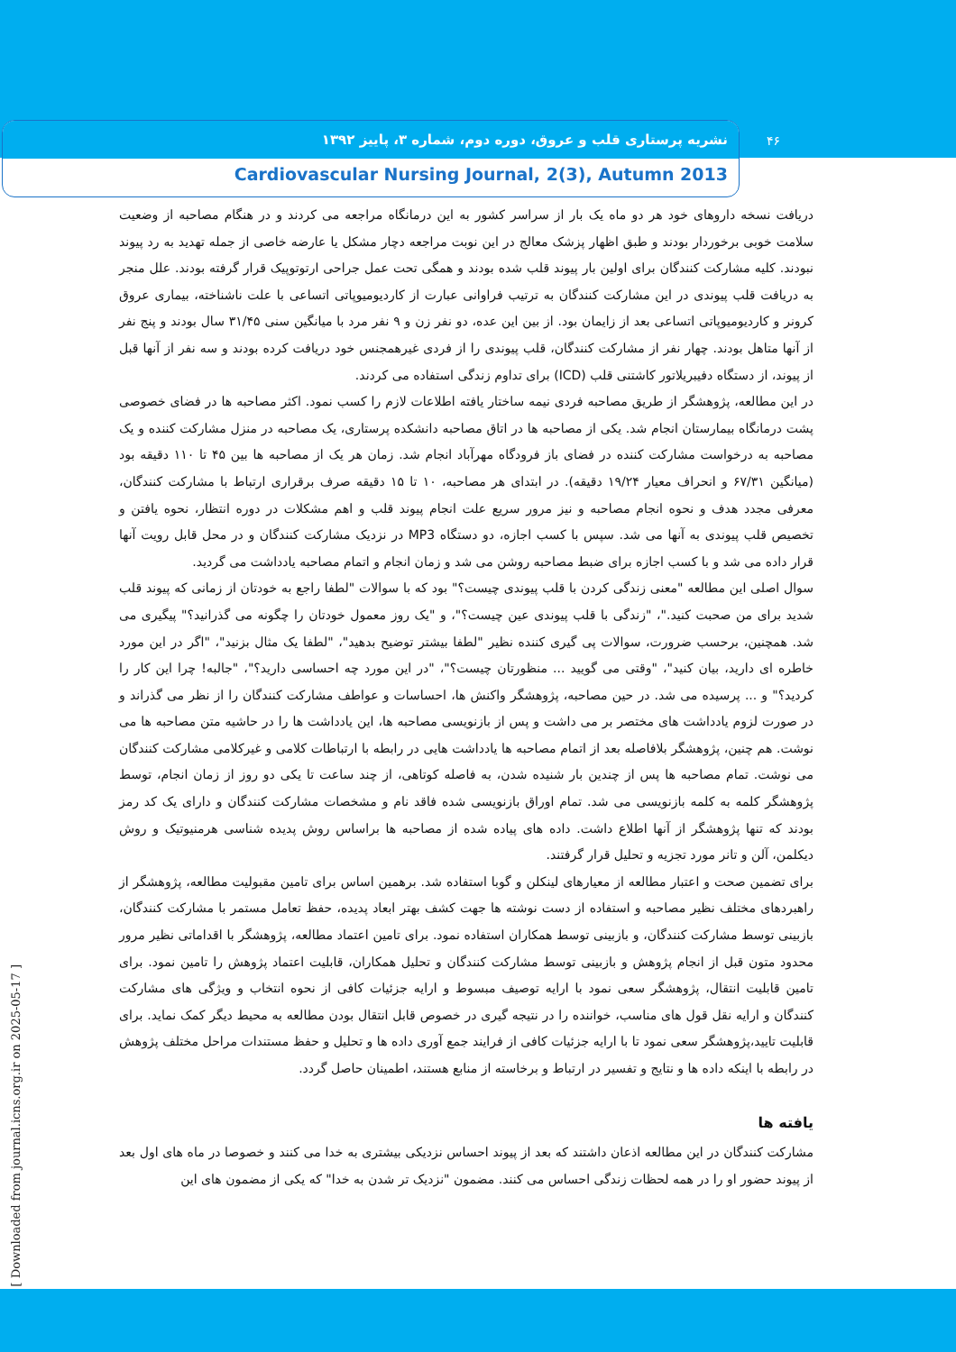نشریه پرستاری قلب و عروق، دوره دوم، شماره ۳، پاییز ۱۳۹۲
Cardiovascular Nursing Journal, 2(3), Autumn 2013
۴۶
دریافت نسخه داروهای خود هر دو ماه یک بار از سراسر کشور به این درمانگاه مراجعه می کردند و در هنگام مصاحبه از وضعیت سلامت خوبی برخوردار بودند و طبق اظهار پزشک معالج در این نوبت مراجعه دچار مشکل یا عارضه خاصی از جمله تهدید به رد پیوند نبودند. کلیه مشارکت کنندگان برای اولین بار پیوند قلب شده بودند و همگی تحت عمل جراحی ارتوتوپیک قرار گرفته بودند. علل منجر به دریافت قلب پیوندی در این مشارکت کنندگان به ترتیب فراوانی عبارت از کاردیومیوپاتی اتساعی با علت ناشناخته، بیماری عروق کرونر و کاردیومیوپاتی اتساعی بعد از زایمان بود. از بین این عده، دو نفر زن و ۹ نفر مرد با میانگین سنی ۳۱/۴۵ سال بودند و پنج نفر از آنها متاهل بودند. چهار نفر از مشارکت کنندگان، قلب پیوندی را از فردی غیرهمجنس خود دریافت کرده بودند و سه نفر از آنها قبل از پیوند، از دستگاه دفیبریلاتور کاشتنی قلب (ICD) برای تداوم زندگی استفاده می کردند.
در این مطالعه، پژوهشگر از طریق مصاحبه فردی نیمه ساختار یافته اطلاعات لازم را کسب نمود. اکثر مصاحبه ها در فضای خصوصی پشت درمانگاه بیمارستان انجام شد. یکی از مصاحبه ها در اتاق مصاحبه دانشکده پرستاری، یک مصاحبه در منزل مشارکت کننده و یک مصاحبه به درخواست مشارکت کننده در فضای باز فرودگاه مهرآباد انجام شد. زمان هر یک از مصاحبه ها بین ۴۵ تا ۱۱۰ دقیقه بود (میانگین ۶۷/۳۱ و انحراف معیار ۱۹/۲۴ دقیقه). در ابتدای هر مصاحبه، ۱۰ تا ۱۵ دقیقه صرف برقراری ارتباط با مشارکت کنندگان، معرفی مجدد هدف و نحوه انجام مصاحبه و نیز مرور سریع علت انجام پیوند قلب و اهم مشکلات در دوره انتظار، نحوه یافتن و تخصیص قلب پیوندی به آنها می شد. سپس با کسب اجازه، دو دستگاه MP3 در نزدیک مشارکت کنندگان و در محل قابل رویت آنها قرار داده می شد و با کسب اجازه برای ضبط مصاحبه روشن می شد و زمان انجام و اتمام مصاحبه یادداشت می گردید.
سوال اصلی این مطالعه "معنی زندگی کردن با قلب پیوندی چیست؟" بود که با سوالات "لطفا راجع به خودتان از زمانی که پیوند قلب شدید برای من صحبت کنید."، "زندگی با قلب پیوندی عین چیست؟"، و "یک روز معمول خودتان را چگونه می گذرانید؟" پیگیری می شد. همچنین، برحسب ضرورت، سوالات پی گیری کننده نظیر "لطفا بیشتر توضیح بدهید"، "لطفا یک مثال بزنید"، "اگر در این مورد خاطره ای دارید، بیان کنید"، "وقتی می گویید ... منظورتان چیست؟"، "در این مورد چه احساسی دارید؟"، "جالبه! چرا این کار را کردید؟" و ... پرسیده می شد. در حین مصاحبه، پژوهشگر واکنش ها، احساسات و عواطف مشارکت کنندگان را از نظر می گذراند و در صورت لزوم یادداشت های مختصر بر می داشت و پس از بازنویسی مصاحبه ها، این یادداشت ها را در حاشیه متن مصاحبه ها می نوشت. هم چنین، پژوهشگر بلافاصله بعد از اتمام مصاحبه ها یادداشت هایی در رابطه با ارتباطات کلامی و غیرکلامی مشارکت کنندگان می نوشت. تمام مصاحبه ها پس از چندین بار شنیده شدن، به فاصله کوتاهی، از چند ساعت تا یکی دو روز از زمان انجام، توسط پژوهشگر کلمه به کلمه بازنویسی می شد. تمام اوراق بازنویسی شده فاقد نام و مشخصات مشارکت کنندگان و دارای یک کد رمز بودند که تنها پژوهشگر از آنها اطلاع داشت. داده های پیاده شده از مصاحبه ها براساس روش پدیده شناسی هرمنیوتیک و روش دیکلمن، آلن و تانر مورد تجزیه و تحلیل قرار گرفتند.
برای تضمین صحت و اعتبار مطالعه از معیارهای لینکلن و گوبا استفاده شد. برهمین اساس برای تامین مقبولیت مطالعه، پژوهشگر از راهبردهای مختلف نظیر مصاحبه و استفاده از دست نوشته ها جهت کشف بهتر ابعاد پدیده، حفظ تعامل مستمر با مشارکت کنندگان، بازبینی توسط مشارکت کنندگان، و بازبینی توسط همکاران استفاده نمود. برای تامین اعتماد مطالعه، پژوهشگر با اقداماتی نظیر مرور محدود متون قبل از انجام پژوهش و بازبینی توسط مشارکت کنندگان و تحلیل همکاران، قابلیت اعتماد پژوهش را تامین نمود. برای تامین قابلیت انتقال، پژوهشگر سعی نمود با ارایه توصیف مبسوط و ارایه جزئیات کافی از نحوه انتخاب و ویژگی های مشارکت کنندگان و ارایه نقل قول های مناسب، خواننده را در نتیجه گیری در خصوص قابل انتقال بودن مطالعه به محیط دیگر کمک نماید. برای قابلیت تایید،پژوهشگر سعی نمود تا با ارایه جزئیات کافی از فرایند جمع آوری داده ها و تحلیل و حفظ مستندات مراحل مختلف پژوهش در رابطه با اینکه داده ها و نتایج و تفسیر در ارتباط و برخاسته از منابع هستند، اطمینان حاصل گردد.
یافته ها
مشارکت کنندگان در این مطالعه اذعان داشتند که بعد از پیوند احساس نزدیکی بیشتری به خدا می کنند و خصوصا در ماه های اول بعد از پیوند حضور او را در همه لحظات زندگی احساس می کنند. مضمون "نزدیک تر شدن به خدا" که یکی از مضمون های این
[ Downloaded from journal.icns.org.ir on 2025-05-17 ]